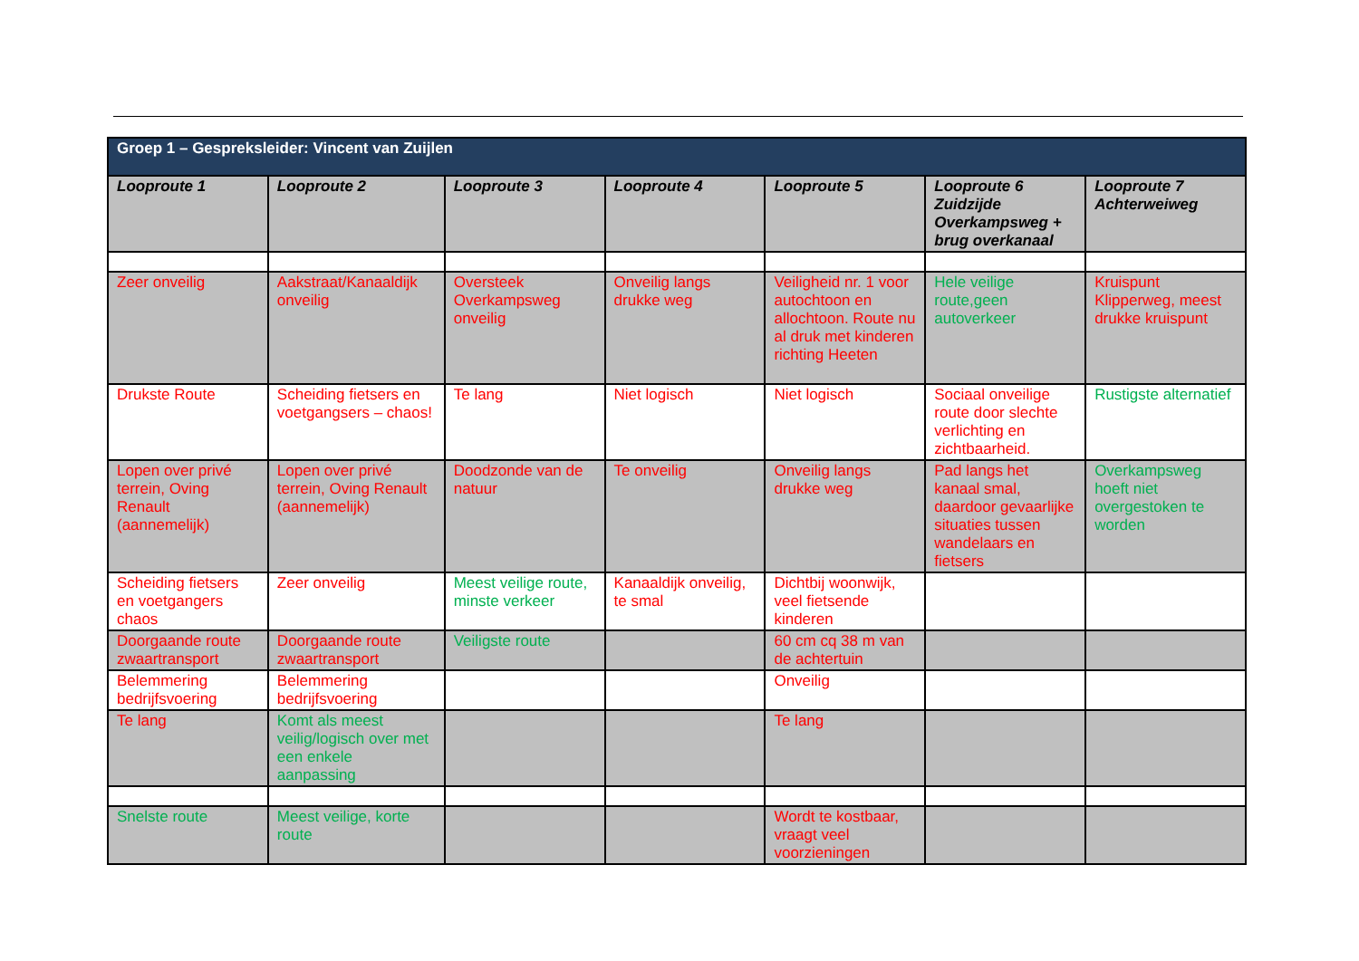| Groep 1 – Gespreksleider: Vincent van Zuijlen | | | | | | |
| Looproute 1 | Looproute 2 | Looproute 3 | Looproute 4 | Looproute 5 | Looproute 6 Zuidzijde Overkampsweg + brug overkanaal | Looproute 7 Achterweiweg |
| Zeer onveilig | Aakstraat/Kanaaldijk onveilig | Oversteek Overkampsweg onveilig | Onveilig langs drukke weg | Veiligheid nr. 1 voor autochtoon en allochtoon. Route nu al druk met kinderen richting Heeten | Hele veilige route,geen autoverkeer | Kruispunt Klipperweg, meest drukke kruispunt |
| Drukste Route | Scheiding fietsers en voetgangsers – chaos! | Te lang | Niet logisch | Niet logisch | Sociaal onveilige route door slechte verlichting en zichtbaarheid. | Rustigste alternatief |
| Lopen over privé terrein, Oving Renault (aannemelijk) | Lopen over privé terrein, Oving Renault (aannemelijk) | Doodzonde van de natuur | Te onveilig | Onveilig langs drukke weg | Pad langs het kanaal smal, daardoor gevaarlijke situaties tussen wandelaars en fietsers | Overkampsweg hoeft niet overgestoken te worden |
| Scheiding fietsers en voetgangers chaos | Zeer onveilig | Meest veilige route, minste verkeer | Kanaaldijk onveilig, te smal | Dichtbij woonwijk, veel fietsende kinderen | | |
| Doorgaande route zwaartransport | Doorgaande route zwaartransport | Veiligste route | | 60 cm cq 38 m van de achtertuin | | |
| Belemmering bedrijfsvoering | Belemmering bedrijfsvoering | | | Onveilig | | |
| Te lang | Komt als meest veilig/logisch over met een enkele aanpassing | | | Te lang | | |
| Snelste route | Meest veilige, korte route | | | Wordt te kostbaar, vraagt veel voorzieningen | | |